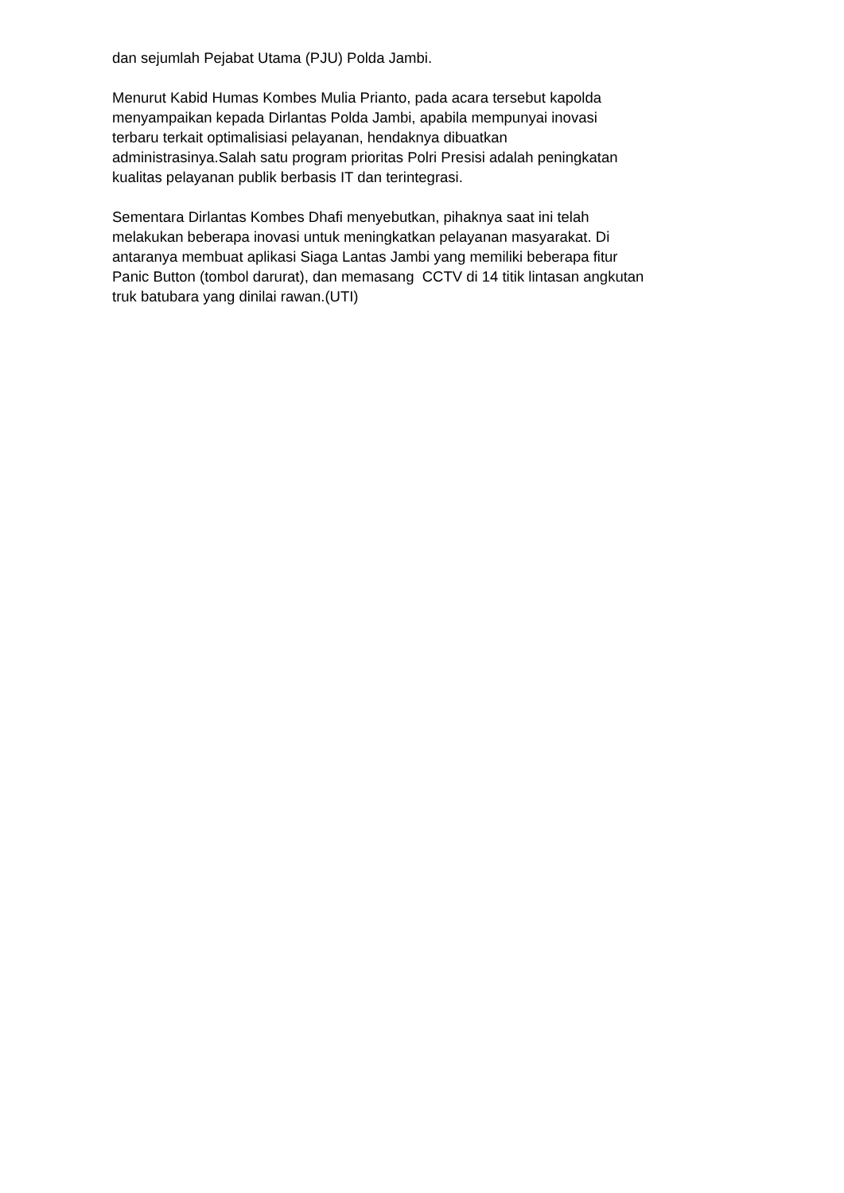dan sejumlah Pejabat Utama (PJU) Polda Jambi.
Menurut Kabid Humas Kombes Mulia Prianto, pada acara tersebut kapolda
menyampaikan kepada Dirlantas Polda Jambi, apabila mempunyai inovasi
terbaru terkait optimalisiasi pelayanan, hendaknya dibuatkan
administrasinya.Salah satu program prioritas Polri Presisi adalah peningkatan
kualitas pelayanan publik berbasis IT dan terintegrasi.
Sementara Dirlantas Kombes Dhafi menyebutkan, pihaknya saat ini telah
melakukan beberapa inovasi untuk meningkatkan pelayanan masyarakat. Di
antaranya membuat aplikasi Siaga Lantas Jambi yang memiliki beberapa fitur
Panic Button (tombol darurat), dan memasang CCTV di 14 titik lintasan angkutan
truk batubara yang dinilai rawan.(UTI)